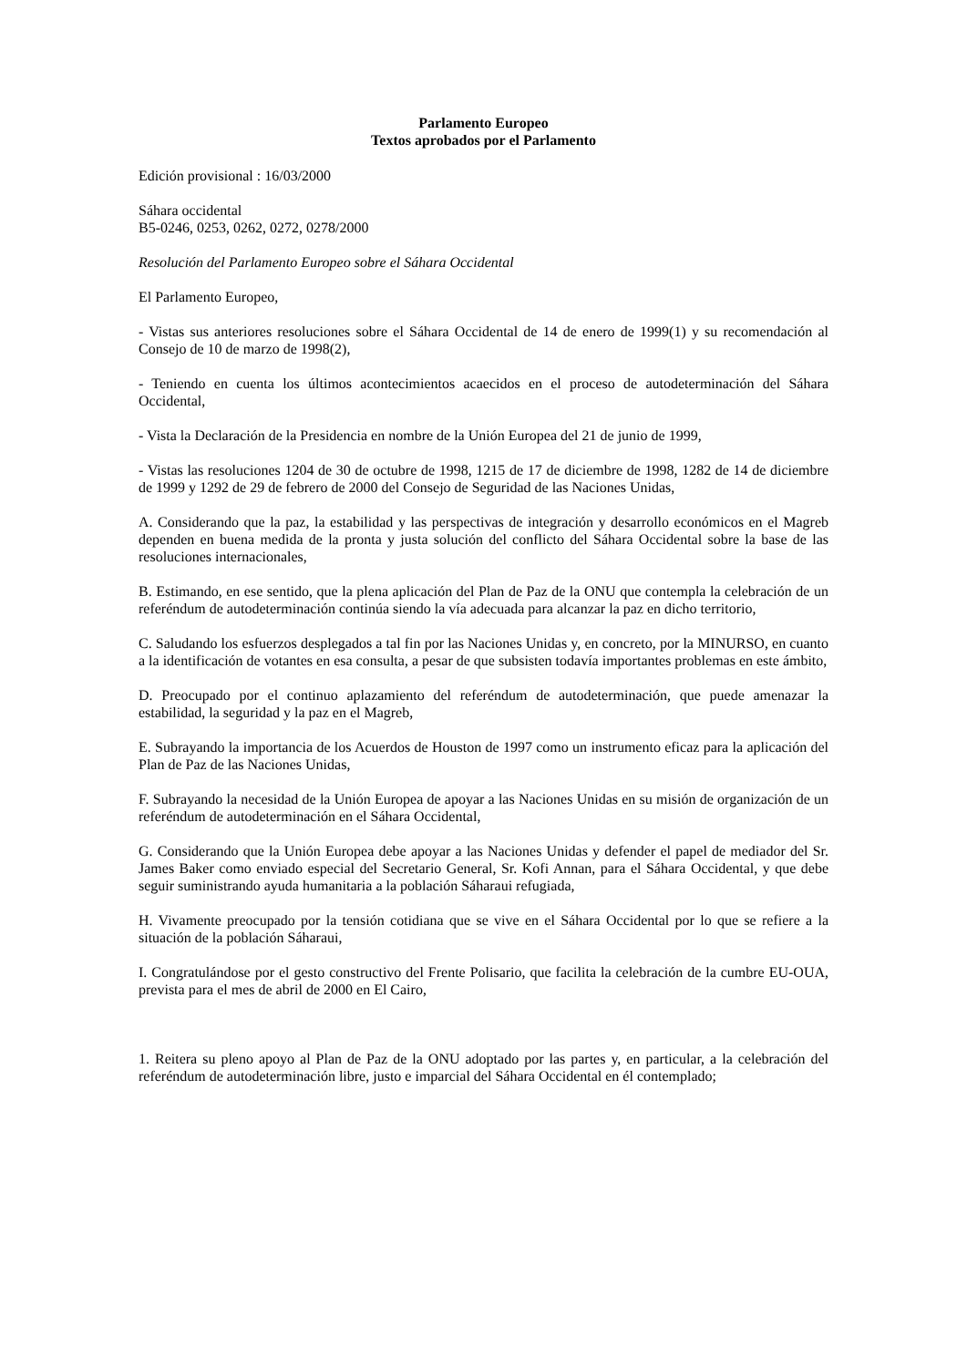Parlamento Europeo
Textos aprobados por el Parlamento
Edición provisional : 16/03/2000
Sáhara occidental
B5-0246, 0253, 0262, 0272, 0278/2000
Resolución del Parlamento Europeo sobre el Sáhara Occidental
El Parlamento Europeo,
- Vistas sus anteriores resoluciones sobre el Sáhara Occidental de 14 de enero de 1999(1) y su recomendación al Consejo de 10 de marzo de 1998(2),
- Teniendo en cuenta los últimos acontecimientos acaecidos en el proceso de autodeterminación del Sáhara Occidental,
- Vista la Declaración de la Presidencia en nombre de la Unión Europea del 21 de junio de 1999,
- Vistas las resoluciones 1204 de 30 de octubre de 1998, 1215 de 17 de diciembre de 1998, 1282 de 14 de diciembre de 1999 y 1292 de 29 de febrero de 2000 del Consejo de Seguridad de las Naciones Unidas,
A. Considerando que la paz, la estabilidad y las perspectivas de integración y desarrollo económicos en el Magreb dependen en buena medida de la pronta y justa solución del conflicto del Sáhara Occidental sobre la base de las resoluciones internacionales,
B. Estimando, en ese sentido, que la plena aplicación del Plan de Paz de la ONU que contempla la celebración de un referéndum de autodeterminación continúa siendo la vía adecuada para alcanzar la paz en dicho territorio,
C. Saludando los esfuerzos desplegados a tal fin por las Naciones Unidas y, en concreto, por la MINURSO, en cuanto a la identificación de votantes en esa consulta, a pesar de que subsisten todavía importantes problemas en este ámbito,
D. Preocupado por el continuo aplazamiento del referéndum de autodeterminación, que puede amenazar la estabilidad, la seguridad y la paz en el Magreb,
E. Subrayando la importancia de los Acuerdos de Houston de 1997 como un instrumento eficaz para la aplicación del Plan de Paz de las Naciones Unidas,
F. Subrayando la necesidad de la Unión Europea de apoyar a las Naciones Unidas en su misión de organización de un referéndum de autodeterminación en el Sáhara Occidental,
G. Considerando que la Unión Europea debe apoyar a las Naciones Unidas y defender el papel de mediador del Sr. James Baker como enviado especial del Secretario General, Sr. Kofi Annan, para el Sáhara Occidental, y que debe seguir suministrando ayuda humanitaria a la población Sáharaui refugiada,
H. Vivamente preocupado por la tensión cotidiana que se vive en el Sáhara Occidental por lo que se refiere a la situación de la población Sáharaui,
I. Congratulándose por el gesto constructivo del Frente Polisario, que facilita la celebración de la cumbre EU-OUA, prevista para el mes de abril de 2000 en El Cairo,
1. Reitera su pleno apoyo al Plan de Paz de la ONU adoptado por las partes y, en particular, a la celebración del referéndum de autodeterminación libre, justo e imparcial del Sáhara Occidental en él contemplado;